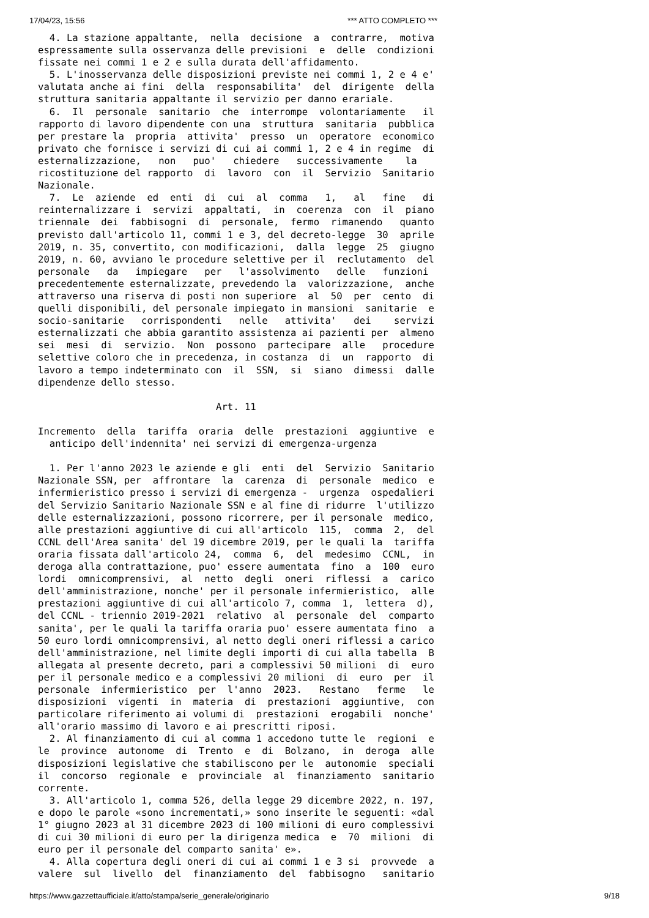17/04/23, 15:56 *** ATTO COMPLETO ***
  4. La stazione appaltante,  nella  decisione  a  contrarre,  motiva
espressamente sulla osservanza delle previsioni  e  delle  condizioni
fissate nei commi 1 e 2 e sulla durata dell'affidamento.
  5. L'inosservanza delle disposizioni previste nei commi 1, 2 e 4 e'
valutata anche ai fini  della  responsabilita'  del  dirigente  della
struttura sanitaria appaltante il servizio per danno erariale.
  6.  Il  personale  sanitario  che  interrompe  volontariamente   il
rapporto di lavoro dipendente con una  struttura  sanitaria  pubblica
per prestare la  propria  attivita'  presso  un  operatore  economico
privato che fornisce i servizi di cui ai commi 1, 2 e 4 in regime  di
esternalizzazione,   non   puo'   chiedere   successivamente    la
ricostituzione del rapporto  di  lavoro  con  il  Servizio  Sanitario
Nazionale.
  7.  Le  aziende  ed  enti  di  cui  al  comma   1,   al   fine   di
reinternalizzare i  servizi  appaltati,  in  coerenza  con  il  piano
triennale  dei  fabbisogni  di  personale,  fermo  rimanendo   quanto
previsto dall'articolo 11, commi 1 e 3, del decreto-legge  30  aprile
2019, n. 35, convertito, con modificazioni,  dalla  legge  25  giugno
2019, n. 60, avviano le procedure selettive per il  reclutamento  del
personale   da   impiegare   per   l'assolvimento   delle   funzioni
precedentemente esternalizzate, prevedendo la  valorizzazione,  anche
attraverso una riserva di posti non superiore  al  50  per  cento  di
quelli disponibili, del personale impiegato in mansioni  sanitarie  e
socio-sanitarie   corrispondenti   nelle   attivita'   dei    servizi
esternalizzati che abbia garantito assistenza ai pazienti per  almeno
sei  mesi  di  servizio.  Non  possono  partecipare  alle   procedure
selettive coloro che in precedenza, in costanza  di  un  rapporto  di
lavoro a tempo indeterminato con  il  SSN,  si  siano  dimessi  dalle
dipendenze dello stesso.

                               Art. 11

Incremento  della  tariffa  oraria  delle  prestazioni  aggiuntive  e
  anticipo dell'indennita' nei servizi di emergenza-urgenza

  1. Per l'anno 2023 le aziende e gli  enti  del  Servizio  Sanitario
Nazionale SSN, per  affrontare  la  carenza  di  personale  medico  e
infermieristico presso i servizi di emergenza -  urgenza  ospedalieri
del Servizio Sanitario Nazionale SSN e al fine di ridurre  l'utilizzo
delle esternalizzazioni, possono ricorrere, per il personale  medico,
alle prestazioni aggiuntive di cui all'articolo  115,  comma  2,  del
CCNL dell'Area sanita' del 19 dicembre 2019, per le quali la  tariffa
oraria fissata dall'articolo 24,  comma  6,  del  medesimo  CCNL,  in
deroga alla contrattazione, puo' essere aumentata  fino  a  100  euro
lordi  omnicomprensivi,  al  netto  degli  oneri  riflessi  a  carico
dell'amministrazione, nonche' per il personale infermieristico,  alle
prestazioni aggiuntive di cui all'articolo 7, comma  1,  lettera  d),
del CCNL - triennio 2019-2021  relativo  al  personale  del  comparto
sanita', per le quali la tariffa oraria puo' essere aumentata fino  a
50 euro lordi omnicomprensivi, al netto degli oneri riflessi a carico
dell'amministrazione, nel limite degli importi di cui alla tabella  B
allegata al presente decreto, pari a complessivi 50 milioni  di  euro
per il personale medico e a complessivi 20 milioni  di  euro  per  il
personale  infermieristico  per  l'anno  2023.   Restano   ferme   le
disposizioni  vigenti  in  materia  di  prestazioni  aggiuntive,  con
particolare riferimento ai volumi di  prestazioni  erogabili  nonche'
all'orario massimo di lavoro e ai prescritti riposi.
  2. Al finanziamento di cui al comma 1 accedono tutte le  regioni  e
le  province  autonome  di  Trento  e  di  Bolzano,  in  deroga  alle
disposizioni legislative che stabiliscono per le  autonomie  speciali
il  concorso  regionale  e  provinciale  al  finanziamento  sanitario
corrente.
  3. All'articolo 1, comma 526, della legge 29 dicembre 2022, n. 197,
e dopo le parole «sono incrementati,» sono inserite le seguenti: «dal
1° giugno 2023 al 31 dicembre 2023 di 100 milioni di euro complessivi
di cui 30 milioni di euro per la dirigenza medica  e  70  milioni  di
euro per il personale del comparto sanita' e».
  4. Alla copertura degli oneri di cui ai commi 1 e 3 si  provvede  a
valere  sul  livello  del  finanziamento  del  fabbisogno   sanitario
https://www.gazzettaufficiale.it/atto/stampa/serie_generale/originario 9/18